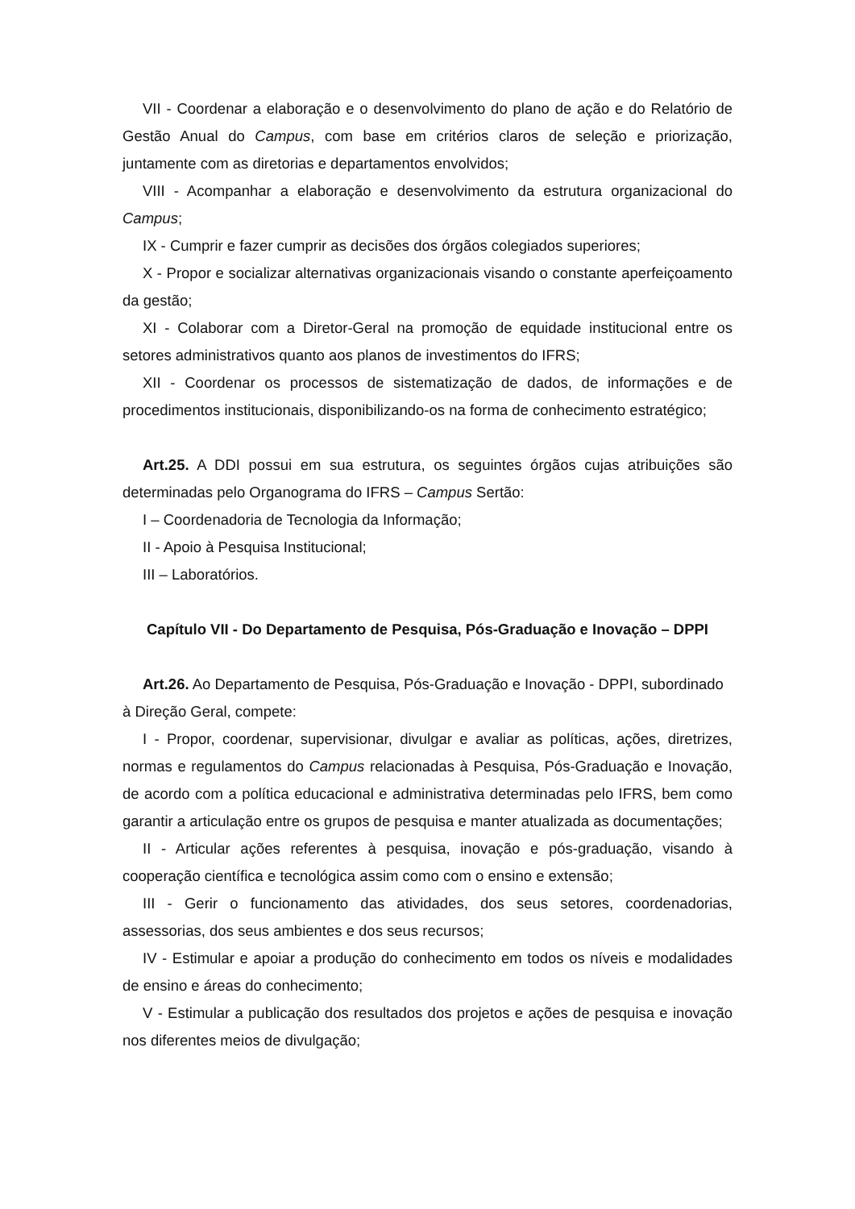VII - Coordenar a elaboração e o desenvolvimento do plano de ação e do Relatório de Gestão Anual do Campus, com base em critérios claros de seleção e priorização, juntamente com as diretorias e departamentos envolvidos;
VIII - Acompanhar a elaboração e desenvolvimento da estrutura organizacional do Campus;
IX - Cumprir e fazer cumprir as decisões dos órgãos colegiados superiores;
X - Propor e socializar alternativas organizacionais visando o constante aperfeiçoamento da gestão;
XI - Colaborar com a Diretor-Geral na promoção de equidade institucional entre os setores administrativos quanto aos planos de investimentos do IFRS;
XII - Coordenar os processos de sistematização de dados, de informações e de procedimentos institucionais, disponibilizando-os na forma de conhecimento estratégico;
Art.25. A DDI possui em sua estrutura, os seguintes órgãos cujas atribuições são determinadas pelo Organograma do IFRS – Campus Sertão:
I – Coordenadoria de Tecnologia da Informação;
II - Apoio à Pesquisa Institucional;
III – Laboratórios.
Capítulo VII - Do Departamento de Pesquisa, Pós-Graduação e Inovação – DPPI
Art.26. Ao Departamento de Pesquisa, Pós-Graduação e Inovação - DPPI, subordinado à Direção Geral, compete:
I - Propor, coordenar, supervisionar, divulgar e avaliar as políticas, ações, diretrizes, normas e regulamentos do Campus relacionadas à Pesquisa, Pós-Graduação e Inovação, de acordo com a política educacional e administrativa determinadas pelo IFRS, bem como garantir a articulação entre os grupos de pesquisa e manter atualizada as documentações;
II - Articular ações referentes à pesquisa, inovação e pós-graduação, visando à cooperação científica e tecnológica assim como com o ensino e extensão;
III - Gerir o funcionamento das atividades, dos seus setores, coordenadorias, assessorias, dos seus ambientes e dos seus recursos;
IV - Estimular e apoiar a produção do conhecimento em todos os níveis e modalidades de ensino e áreas do conhecimento;
V - Estimular a publicação dos resultados dos projetos e ações de pesquisa e inovação nos diferentes meios de divulgação;